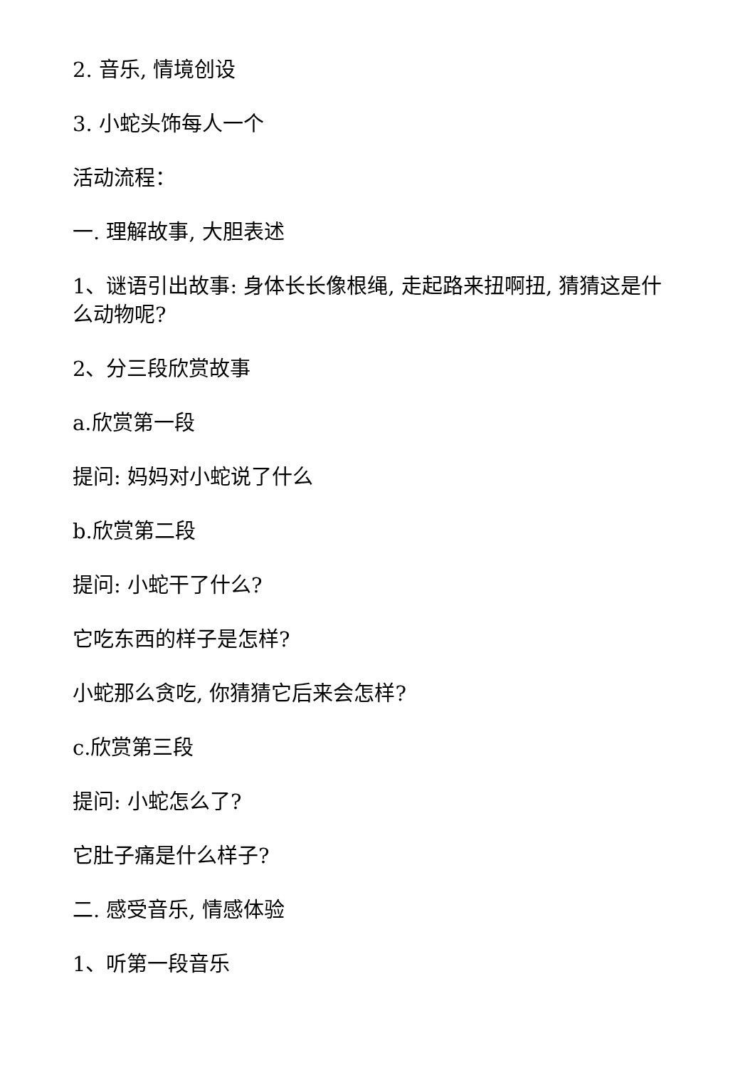2. 音乐, 情境创设
3. 小蛇头饰每人一个
活动流程：
一. 理解故事, 大胆表述
1、谜语引出故事: 身体长长像根绳, 走起路来扭啊扭, 猜猜这是什么动物呢?
2、分三段欣赏故事
a.欣赏第一段
提问: 妈妈对小蛇说了什么
b.欣赏第二段
提问: 小蛇干了什么?
它吃东西的样子是怎样?
小蛇那么贪吃, 你猜猜它后来会怎样?
c.欣赏第三段
提问: 小蛇怎么了?
它肚子痛是什么样子?
二. 感受音乐, 情感体验
1、听第一段音乐